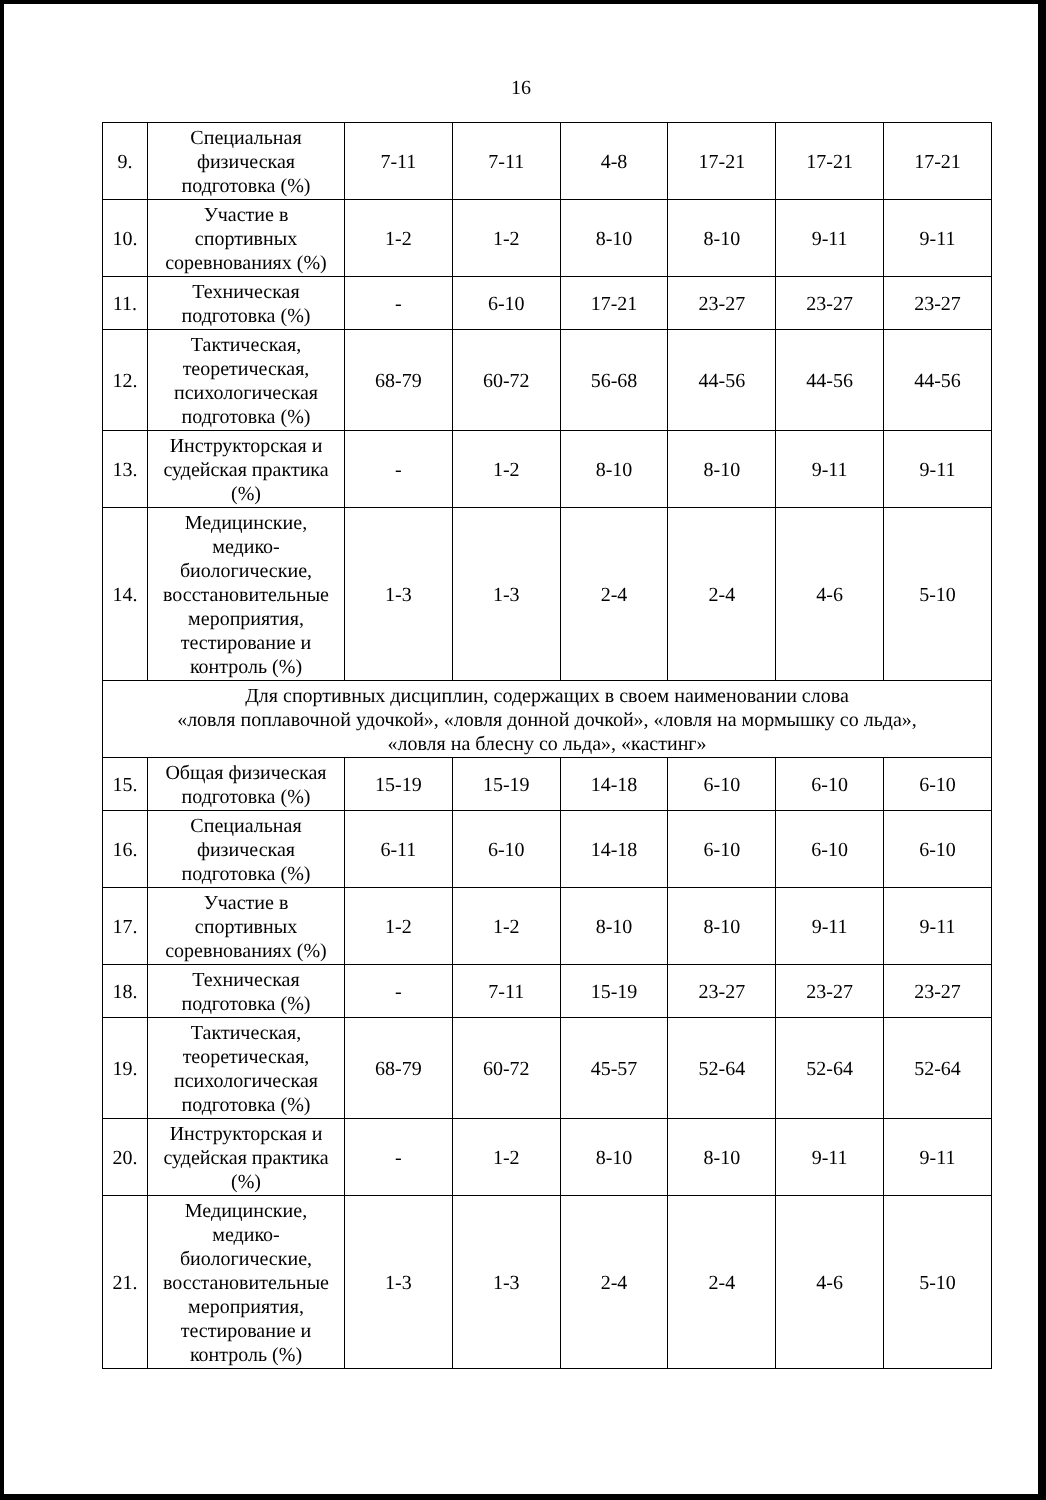16
| 9. | Специальная физическая подготовка (%) | 7-11 | 7-11 | 4-8 | 17-21 | 17-21 | 17-21 |
| 10. | Участие в спортивных соревнованиях (%) | 1-2 | 1-2 | 8-10 | 8-10 | 9-11 | 9-11 |
| 11. | Техническая подготовка (%) | - | 6-10 | 17-21 | 23-27 | 23-27 | 23-27 |
| 12. | Тактическая, теоретическая, психологическая подготовка (%) | 68-79 | 60-72 | 56-68 | 44-56 | 44-56 | 44-56 |
| 13. | Инструкторская и судейская практика (%) | - | 1-2 | 8-10 | 8-10 | 9-11 | 9-11 |
| 14. | Медицинские, медико-биологические, восстановительные мероприятия, тестирование и контроль (%) | 1-3 | 1-3 | 2-4 | 2-4 | 4-6 | 5-10 |
| Для спортивных дисциплин, содержащих в своем наименовании слова «ловля поплавочной удочкой», «ловля донной дочкой», «ловля на мормышку со льда», «ловля на блесну со льда», «кастинг» | | | | | | | |
| 15. | Общая физическая подготовка (%) | 15-19 | 15-19 | 14-18 | 6-10 | 6-10 | 6-10 |
| 16. | Специальная физическая подготовка (%) | 6-11 | 6-10 | 14-18 | 6-10 | 6-10 | 6-10 |
| 17. | Участие в спортивных соревнованиях (%) | 1-2 | 1-2 | 8-10 | 8-10 | 9-11 | 9-11 |
| 18. | Техническая подготовка (%) | - | 7-11 | 15-19 | 23-27 | 23-27 | 23-27 |
| 19. | Тактическая, теоретическая, психологическая подготовка (%) | 68-79 | 60-72 | 45-57 | 52-64 | 52-64 | 52-64 |
| 20. | Инструкторская и судейская практика (%) | - | 1-2 | 8-10 | 8-10 | 9-11 | 9-11 |
| 21. | Медицинские, медико-биологические, восстановительные мероприятия, тестирование и контроль (%) | 1-3 | 1-3 | 2-4 | 2-4 | 4-6 | 5-10 |